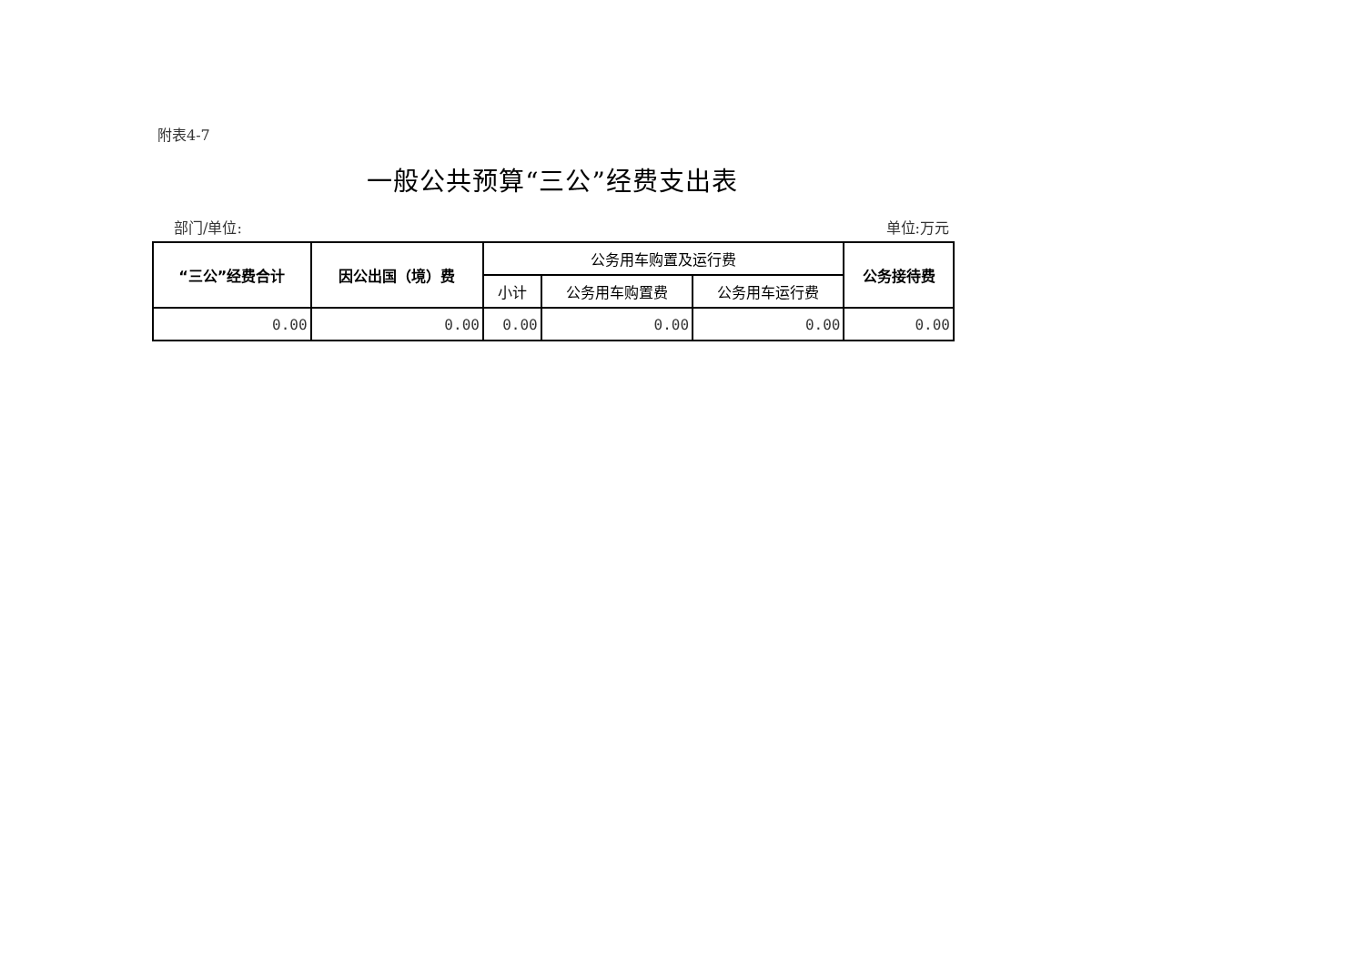附表4-7
一般公共预算“三公”经费支出表
部门/单位: 单位:万元
| “三公”经费合计 | 因公出国（境）费 | 公务用车购置及运行费 | | | 公务接待费 |
| --- | --- | --- | --- | --- | --- |
| | | 小计 | 公务用车购置费 | 公务用车运行费 | |
| 0.00 | 0.00 | 0.00 | 0.00 | 0.00 | 0.00 |